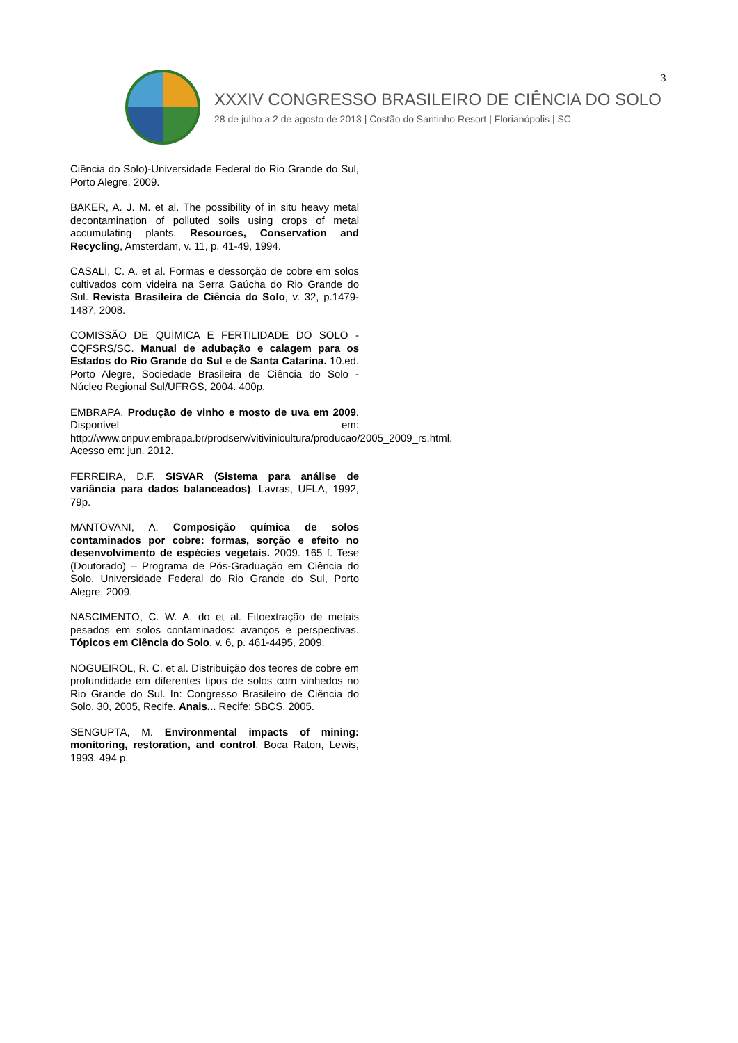3
XXXIV CONGRESSO BRASILEIRO DE CIÊNCIA DO SOLO
28 de julho a 2 de agosto de 2013 | Costão do Santinho Resort | Florianópolis | SC
Ciência do Solo)-Universidade Federal do Rio Grande do Sul, Porto Alegre, 2009.
BAKER, A. J. M. et al. The possibility of in situ heavy metal decontamination of polluted soils using crops of metal accumulating plants. Resources, Conservation and Recycling, Amsterdam, v. 11, p. 41-49, 1994.
CASALI, C. A. et al. Formas e dessorção de cobre em solos cultivados com videira na Serra Gaúcha do Rio Grande do Sul. Revista Brasileira de Ciência do Solo, v. 32, p.1479-1487, 2008.
COMISSÃO DE QUÍMICA E FERTILIDADE DO SOLO - CQFSRS/SC. Manual de adubação e calagem para os Estados do Rio Grande do Sul e de Santa Catarina. 10.ed. Porto Alegre, Sociedade Brasileira de Ciência do Solo - Núcleo Regional Sul/UFRGS, 2004. 400p.
EMBRAPA. Produção de vinho e mosto de uva em 2009. Disponível em: http://www.cnpuv.embrapa.br/prodserv/vitivinicultura/producao/2005_2009_rs.html. Acesso em: jun. 2012.
FERREIRA, D.F. SISVAR (Sistema para análise de variância para dados balanceados). Lavras, UFLA, 1992, 79p.
MANTOVANI, A. Composição química de solos contaminados por cobre: formas, sorção e efeito no desenvolvimento de espécies vegetais. 2009. 165 f. Tese (Doutorado) – Programa de Pós-Graduação em Ciência do Solo, Universidade Federal do Rio Grande do Sul, Porto Alegre, 2009.
NASCIMENTO, C. W. A. do et al. Fitoextração de metais pesados em solos contaminados: avanços e perspectivas. Tópicos em Ciência do Solo, v. 6, p. 461-4495, 2009.
NOGUEIROL, R. C. et al. Distribuição dos teores de cobre em profundidade em diferentes tipos de solos com vinhedos no Rio Grande do Sul. In: Congresso Brasileiro de Ciência do Solo, 30, 2005, Recife. Anais... Recife: SBCS, 2005.
SENGUPTA, M. Environmental impacts of mining: monitoring, restoration, and control. Boca Raton, Lewis, 1993. 494 p.